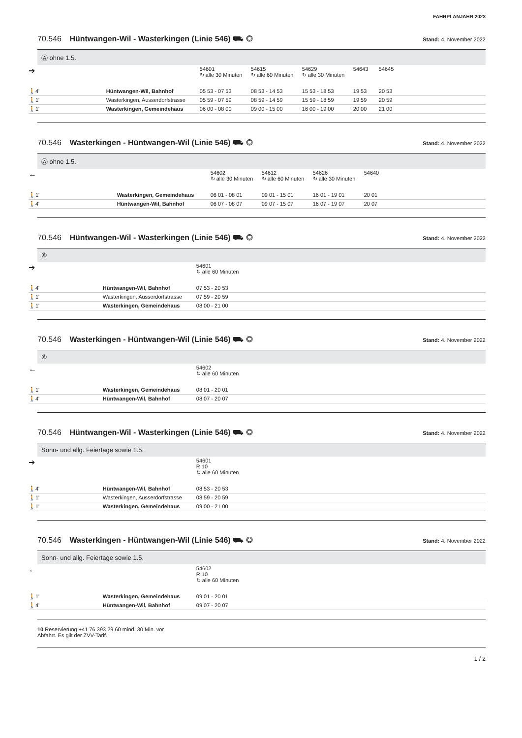FAHRPLANJAHR 2023
70.546 Hüntwangen-Wil - Wasterkingen (Linie 546) ⛟ ◎ Stand: 4. November 2022
Ⓐ ohne 1.5.
| ➔ | | 54601 ↻ alle 30 Minuten | 54615 ↻ alle 60 Minuten | 54629 ↻ alle 30 Minuten | 54643 | 54645 |
| 🚶4' | Hüntwangen-Wil, Bahnhof | 05 53 - 07 53 | 08 53 - 14 53 | 15 53 - 18 53 | 19 53 | 20 53 |
| 🚶1' | Wasterkingen, Ausserdorfstrasse | 05 59 - 07 59 | 08 59 - 14 59 | 15 59 - 18 59 | 19 59 | 20 59 |
| 🚶1' | Wasterkingen, Gemeindehaus | 06 00 - 08 00 | 09 00 - 15 00 | 16 00 - 19 00 | 20 00 | 21 00 |
70.546 Wasterkingen - Hüntwangen-Wil (Linie 546) ⛟ ◎ Stand: 4. November 2022
Ⓐ ohne 1.5.
| ← | | 54602 ↻ alle 30 Minuten | 54612 ↻ alle 60 Minuten | 54626 ↻ alle 30 Minuten | 54640 |
| 🚶1' | Wasterkingen, Gemeindehaus | 06 01 - 08 01 | 09 01 - 15 01 | 16 01 - 19 01 | 20 01 |
| 🚶4' | Hüntwangen-Wil, Bahnhof | 06 07 - 08 07 | 09 07 - 15 07 | 16 07 - 19 07 | 20 07 |
70.546 Hüntwangen-Wil - Wasterkingen (Linie 546) ⛟ ◎ Stand: 4. November 2022
⑥
| ➔ | | 54601 ↻ alle 60 Minuten |
| 🚶4' | Hüntwangen-Wil, Bahnhof | 07 53 - 20 53 |
| 🚶1' | Wasterkingen, Ausserdorfstrasse | 07 59 - 20 59 |
| 🚶1' | Wasterkingen, Gemeindehaus | 08 00 - 21 00 |
70.546 Wasterkingen - Hüntwangen-Wil (Linie 546) ⛟ ◎ Stand: 4. November 2022
⑥
| ← | | 54602 ↻ alle 60 Minuten |
| 🚶1' | Wasterkingen, Gemeindehaus | 08 01 - 20 01 |
| 🚶4' | Hüntwangen-Wil, Bahnhof | 08 07 - 20 07 |
70.546 Hüntwangen-Wil - Wasterkingen (Linie 546) ⛟ ◎ Stand: 4. November 2022
Sonn- und allg. Feiertage sowie 1.5.
| ➔ | | 54601 R 10 ↻ alle 60 Minuten |
| 🚶4' | Hüntwangen-Wil, Bahnhof | 08 53 - 20 53 |
| 🚶1' | Wasterkingen, Ausserdorfstrasse | 08 59 - 20 59 |
| 🚶1' | Wasterkingen, Gemeindehaus | 09 00 - 21 00 |
70.546 Wasterkingen - Hüntwangen-Wil (Linie 546) ⛟ ◎ Stand: 4. November 2022
Sonn- und allg. Feiertage sowie 1.5.
| ← | | 54602 R 10 ↻ alle 60 Minuten |
| 🚶1' | Wasterkingen, Gemeindehaus | 09 01 - 20 01 |
| 🚶4' | Hüntwangen-Wil, Bahnhof | 09 07 - 20 07 |
10 Reservierung +41 76 393 29 60 mind. 30 Min. vor
Abfahrt. Es gilt der ZVV-Tarif.
1 / 2